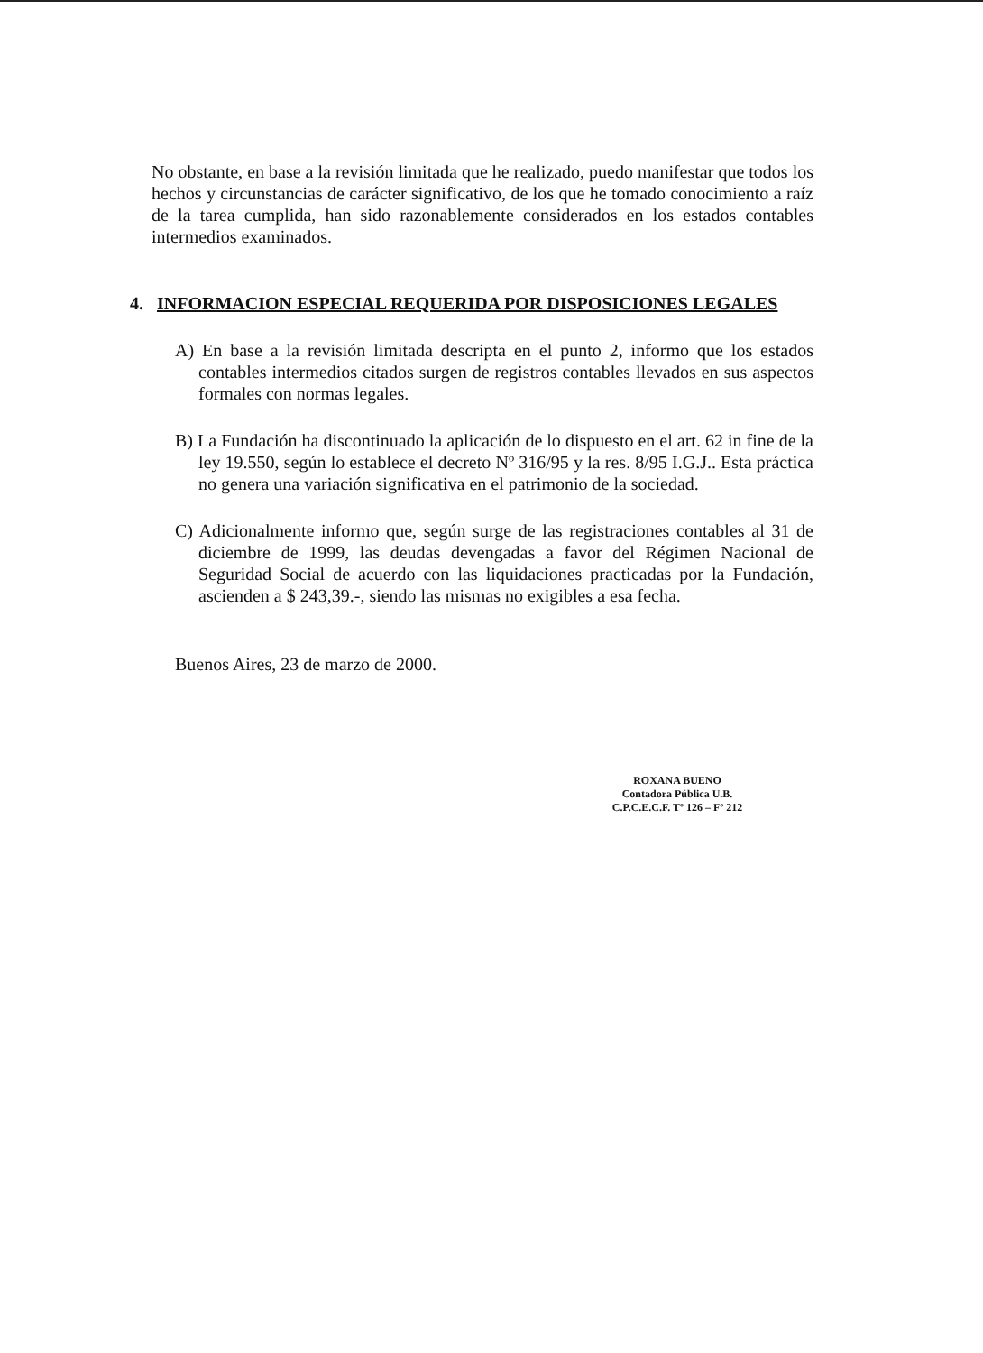No obstante, en base a la revisión limitada que he realizado, puedo manifestar que todos los hechos y circunstancias de carácter significativo, de los que he tomado conocimiento a raíz de la tarea cumplida, han sido razonablemente considerados en los estados contables intermedios examinados.
4. INFORMACION ESPECIAL REQUERIDA POR DISPOSICIONES LEGALES
A) En base a la revisión limitada descripta en el punto 2, informo que los estados contables intermedios citados surgen de registros contables llevados en sus aspectos formales con normas legales.
B) La Fundación ha discontinuado la aplicación de lo dispuesto en el art. 62 in fine de la ley 19.550, según lo establece el decreto Nº 316/95 y la res. 8/95 I.G.J.. Esta práctica no genera una variación significativa en el patrimonio de la sociedad.
C) Adicionalmente informo que, según surge de las registraciones contables al 31 de diciembre de 1999, las deudas devengadas a favor del Régimen Nacional de Seguridad Social de acuerdo con las liquidaciones practicadas por la Fundación, ascienden a $ 243,39.-, siendo las mismas no exigibles a esa fecha.
Buenos Aires, 23 de marzo de 2000.
ROXANA BUENO
Contadora Pública U.B.
C.P.C.E.C.F. Tº 126 – Fº 212